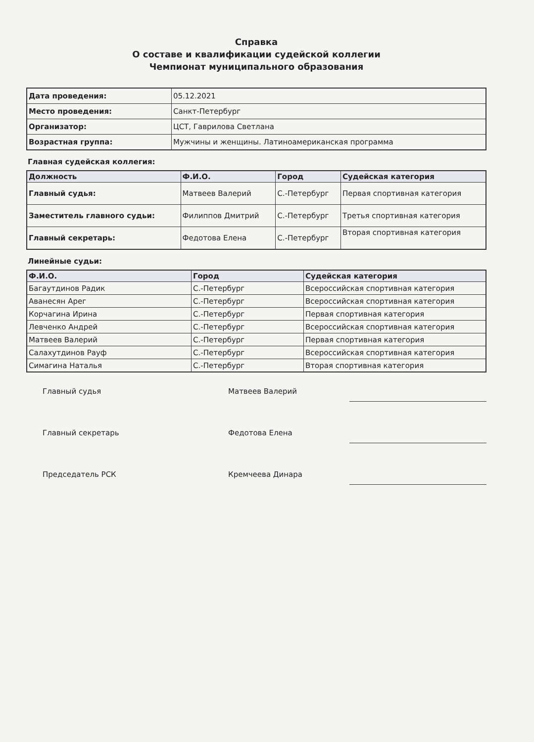Справка
О составе и квалификации судейской коллегии
Чемпионат муниципального образования
| Дата проведения: | 05.12.2021 |
| Место проведения: | Санкт-Петербург |
| Организатор: | ЦСТ, Гаврилова Светлана |
| Возрастная группа: | Мужчины и женщины. Латиноамериканская программа |
Главная судейская коллегия:
| Должность | Ф.И.О. | Город | Судейская категория |
| --- | --- | --- | --- |
| Главный судья: | Матвеев Валерий | С.-Петербург | Первая спортивная категория |
| Заместитель главного судьи: | Филиппов Дмитрий | С.-Петербург | Третья спортивная категория |
| Главный секретарь: | Федотова Елена | С.-Петербург | Вторая спортивная категория |
Линейные судьи:
| Ф.И.О. | Город | Судейская категория |
| --- | --- | --- |
| Багаутдинов Радик | С.-Петербург | Всероссийская спортивная категория |
| Аванесян Арег | С.-Петербург | Всероссийская спортивная категория |
| Корчагина Ирина | С.-Петербург | Первая спортивная категория |
| Левченко Андрей | С.-Петербург | Всероссийская спортивная категория |
| Матвеев Валерий | С.-Петербург | Первая спортивная категория |
| Салахутдинов Рауф | С.-Петербург | Всероссийская спортивная категория |
| Симагина Наталья | С.-Петербург | Вторая спортивная категория |
Главный судья Матвеев Валерий
Главный секретарь Федотова Елена
Председатель РСК Кремчеева Динара